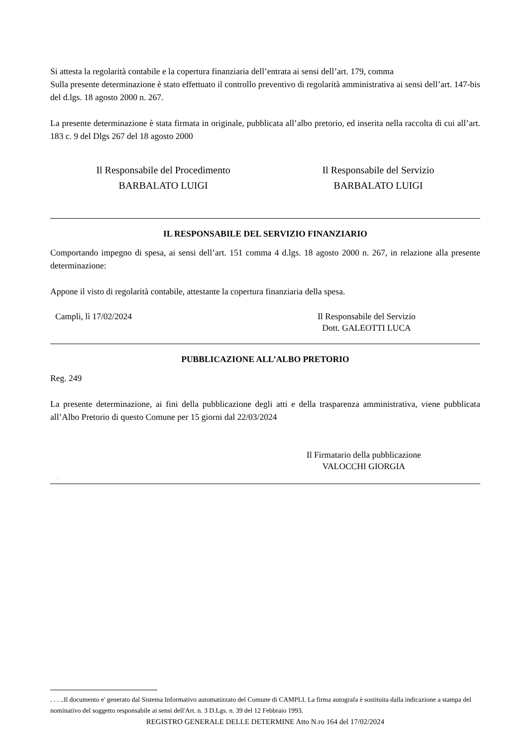Si attesta la regolarità contabile e la copertura finanziaria dell’entrata ai sensi dell’art. 179, comma
Sulla presente determinazione è stato effettuato il controllo preventivo di regolarità amministrativa ai sensi dell’art. 147-bis del d.lgs. 18 agosto 2000 n. 267.
La presente determinazione è stata firmata in originale, pubblicata all’albo pretorio, ed inserita nella raccolta di cui all’art. 183 c. 9 del Dlgs 267 del 18 agosto 2000
Il Responsabile del Procedimento
BARBALATO LUIGI
Il Responsabile del Servizio
BARBALATO LUIGI
IL RESPONSABILE DEL SERVIZIO FINANZIARIO
Comportando impegno di spesa, ai sensi dell’art. 151 comma 4 d.lgs. 18 agosto 2000 n. 267, in relazione alla presente determinazione:
Appone il visto di regolarità contabile, attestante la copertura finanziaria della spesa.
Campli, lì 17/02/2024 Il Responsabile del Servizio
Dott. GALEOTTI LUCA
PUBBLICAZIONE ALL’ALBO PRETORIO
Reg. 249
La presente determinazione, ai fini della pubblicazione degli atti e della trasparenza amministrativa, viene pubblicata all’Albo Pretorio di questo Comune per 15 giorni dal 22/03/2024
Il Firmatario della pubblicazione
VALOCCHI GIORGIA
.
. . . ..Il documento e' generato dal Sistema Informativo automatizzato del Comune di CAMPLI. La firma autografa è sostituita dalla indicazione a stampa del nominativo del soggetto responsabile ai sensi dell'Art. n. 3 D.Lgs. n. 39 del 12 Febbraio 1993.
REGISTRO GENERALE DELLE DETERMINE Atto N.ro 164 del 17/02/2024